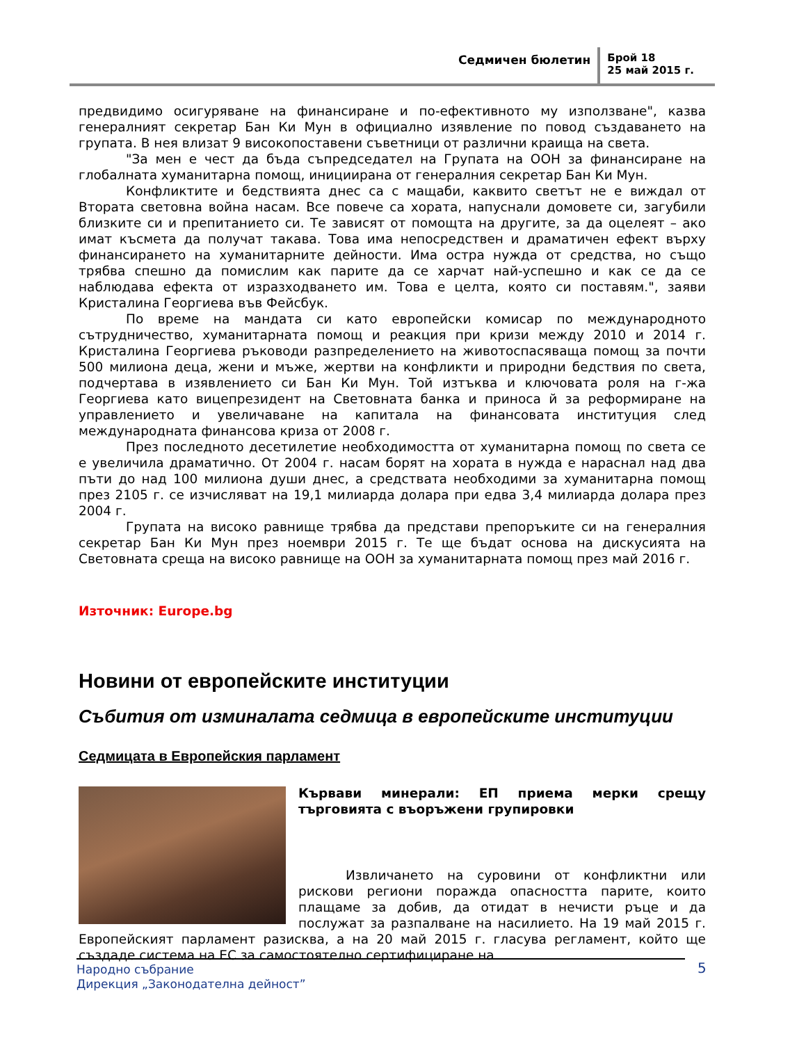Седмичен бюлетин
Брой 18
25 май 2015 г.
предвидимо осигуряване на финансиране и по-ефективното му използване", казва генералният секретар Бан Ки Мун в официално изявление по повод създаването на групата. В нея влизат 9 високопоставени съветници от различни краища на света.
"За мен е чест да бъда съпредседател на Групата на ООН за финансиране на глобалната хуманитарна помощ, инициирана от генералния секретар Бан Ки Мун.
Конфликтите и бедствията днес са с мащаби, каквито светът не е виждал от Втората световна война насам. Все повече са хората, напуснали домовете си, загубили близките си и препитанието си. Те зависят от помощта на другите, за да оцелеят – ако имат късмета да получат такава. Това има непосредствен и драматичен ефект върху финансирането на хуманитарните дейности. Има остра нужда от средства, но също трябва спешно да помислим как парите да се харчат най-успешно и как се да се наблюдава ефекта от изразходването им. Това е целта, която си поставям.", заяви Кристалина Георгиева във Фейсбук.
По време на мандата си като европейски комисар по международното сътрудничество, хуманитарната помощ и реакция при кризи между 2010 и 2014 г. Кристалина Георгиева ръководи разпределението на животоспасяваща помощ за почти 500 милиона деца, жени и мъже, жертви на конфликти и природни бедствия по света, подчертава в изявлението си Бан Ки Мун. Той изтъква и ключовата роля на г-жа Георгиева като вицепрезидент на Световната банка и приноса й за реформиране на управлението и увеличаване на капитала на финансовата институция след международната финансова криза от 2008 г.
През последното десетилетие необходимостта от хуманитарна помощ по света се е увеличила драматично. От 2004 г. насам борят на хората в нужда е нараснал над два пъти до над 100 милиона души днес, а средствата необходими за хуманитарна помощ през 2105 г. се изчисляват на 19,1 милиарда долара при едва 3,4 милиарда долара през 2004 г.
Групата на високо равнище трябва да представи препоръките си на генералния секретар Бан Ки Мун през ноември 2015 г. Те ще бъдат основа на дискусията на Световната среща на високо равнище на ООН за хуманитарната помощ през май 2016 г.
Източник: Europe.bg
Новини от европейските институции
Събития от изминалата седмица в европейските институции
Седмицата в Европейския парламент
Кървави минерали: ЕП приема мерки срещу търговията с въоръжени групировки
Извличането на суровини от конфликтни или рискови региони поражда опасността парите, които плащаме за добив, да отидат в нечисти ръце и да послужат за разпалване на насилието. На 19 май 2015 г. Европейският парламент разисква, а на 20 май 2015 г. гласува регламент, който ще създаде система на ЕС за самостоятелно сертифициране на
Народно събрание
Дирекция „Законодателна дейност”
5